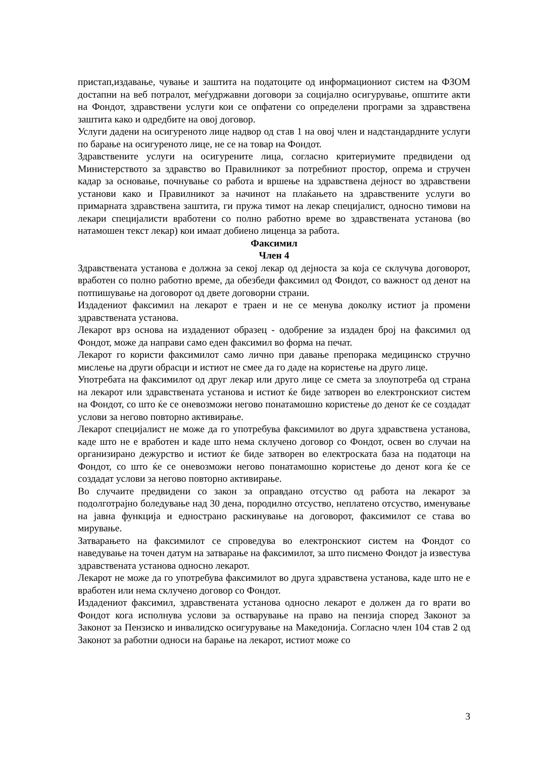пристап,издавање, чување и заштита на податоците од информациониот систем на ФЗОМ достапни на веб потралот, меѓудржавни договори за социјално осигурување, општите акти на Фондот, здравствени услуги кои се опфатени со определени програми за здравствена заштита како и одредбите на овој договор.
Услуги дадени на осигуреното лице надвор од став 1 на овој член и надстандардните услуги по барање на осигуреното лице, не се на товар на Фондот.
Здравствените услуги на осигурените лица, согласно критериумите предвидени од Министерството за здравство во Правилникот за потребниот простор, опрема и стручен кадар за основање, почнување со работа и вршење на здравствена дејност во здравствени установи како и Правилникот за начинот на плаќањето на здравствените услуги во примарната здравствена заштита, ги пружа тимот на лекар специјалист, односно тимови на лекари специјалисти вработени со полно работно време во здравствената установа (во натамошен текст лекар) кои имаат добиено лиценца за работа.
Факсимил
Член 4
Здравствената установа е должна за секој лекар од дејноста за која се склучува договорот, вработен со полно работно време, да обезбеди факсимил од Фондот, со важност од денот на потпишување на договорот од двете договорни страни.
Издадениот факсимил на лекарот е траен и не се менува доколку истиот ја промени здравствената установа.
Лекарот врз основа на издадениот образец - одобрение за издаден број на факсимил од Фондот, може да направи само еден факсимил во форма на печат.
Лекарот го користи факсимилот само лично при давање препорака медицинско стручно мислење на други обрасци и истиот не смее да го даде на користење на друго лице.
Употребата на факсимилот од друг лекар или друго лице се смета за злоупотреба од страна на лекарот или здравствената установа и истиот ќе биде затворен во електронскиот систем на Фондот, со што ќе се оневозможи негово понатамошно користење до денот ќе се создадат услови за негово повторно активирање.
Лекарот специјалист не може да го употребува факсимилот во друга здравствена установа, каде што не е вработен и каде што нема склучено договор со Фондот, освен во случаи на организирано дежурство и истиот ќе биде затворен во електроската база на податоци на Фондот, со што ќе се оневозможи негово понатамошно користење до денот кога ќе се создадат услови за негово повторно активирање.
Во случаите предвидени со закон за оправдано отсуство од работа на лекарот за подолготрајно боледување над 30 дена, породилно отсуство, неплатено отсуство, именување на јавна функција и еднострано раскинување на договорот, факсимилот се става во мирување.
Затварањето на факсимилот се спроведува во електронскиот систем на Фондот со наведување на точен датум на затварање на факсимилот, за што писмено Фондот ја известува здравствената установа односно лекарот.
Лекарот не може да го употребува факсимилот во друга здравствена установа, каде што не е вработен или нема склучено договор со Фондот.
Издадениот факсимил, здравствената установа односно лекарот е должен да го врати во Фондот кога исполнува услови за остварување на право на пензија според Законот за Законот за Пензиско и инвалидско осигурување на Македонија. Согласно член 104 став 2 од Законот за работни односи на барање на лекарот, истиот може со
3